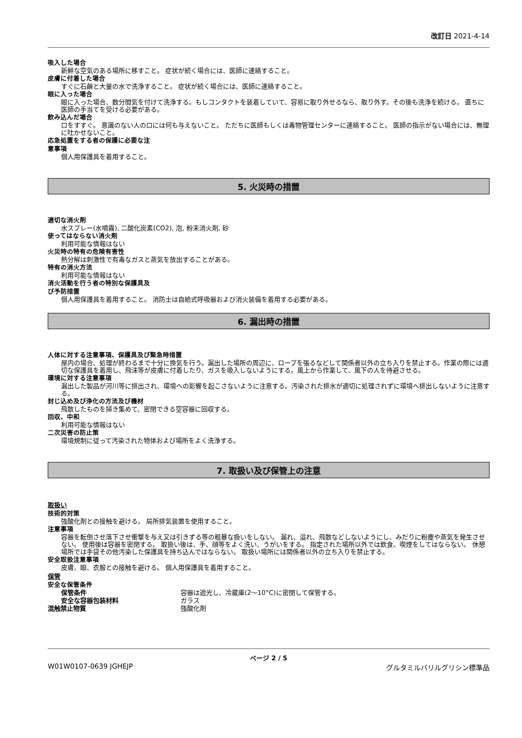改訂日 2021-4-14
吸入した場合
新鮮な空気のある場所に移すこと。 症状が続く場合には、医師に連絡すること。
皮膚に付着した場合
すぐに石鹸と大量の水で洗浄すること。 症状が続く場合には、医師に連絡すること。
眼に入った場合
眼に入った場合、数分間気を付けて洗浄する。もしコンタクトを装着していて、容易に取り外せるなら、取り外す。その後も洗浄を続ける。 直ちに医師の手当てを受ける必要がある。
飲み込んだ場合
口をすすぐ。 意識のない人の口には何も与えないこと。 ただちに医師もしくは毒物管理センターに連絡すること。 医師の指示がない場合には、無理に吐かせないこと。
応急処置をする者の保護に必要な注
意事項
個人用保護具を着用すること。
5. 火災時の措置
適切な消火剤
水スプレー(水噴霧), 二酸化炭素(CO2), 泡, 粉末消火剤, 砂
使ってはならない消火剤
利用可能な情報はない
火災時の特有の危険有害性
熱分解は刺激性で有毒なガスと蒸気を放出することがある。
特有の消火方法
利用可能な情報はない
消火活動を行う者の特別な保護具及
び予防措置
個人用保護具を着用すること。 消防士は自給式呼吸器および消火装備を着用する必要がある。
6. 漏出時の措置
人体に対する注意事項、保護具及び緊急時措置
屋内の場合、処理が終わるまで十分に換気を行う。漏出した場所の周辺に、ロープを張るなどして関係者以外の立ち入りを禁止する。作業の際には適切な保護具を着用し、飛沫等が皮膚に付着したり、ガスを吸入しないようにする。風上から作業して、風下の人を待避させる。
環境に対する注意事項
漏出した製品が河川等に排出され、環境への影響を起こさないように注意する。汚染された排水が適切に処理されずに環境へ排出しないように注意する。
封じ込め及び浄化の方法及び機材
飛散したものを掃き集めて、密閉できる空容器に回収する。
回収、中和
利用可能な情報はない
二次災害の防止策
環境規制に従って汚染された物体および場所をよく洗浄する。
7. 取扱い及び保管上の注意
取扱い
技術的対策
強酸化剤との接触を避ける。 局所排気装置を使用すること。
注意事項
容器を転倒させ落下させ衝撃を与え又は引きずる等の粗暴な扱いをしない。 漏れ、溢れ、飛散などしないようにし、みだりに粉塵や蒸気を発生させない。 使用後は容器を密閉する。 取扱い後は、手、顔等をよく洗い、うがいをする。 指定された場所以外では飲食、喫煙をしてはならない。 休憩場所では手袋その他汚染した保護具を持ち込んではならない。 取扱い場所には関係者以外の立ち入りを禁止する。
安全取扱注意事項
皮膚、眼、衣服との接触を避ける。 個人用保護具を着用すること。
保管
安全な保管条件
保管条件 容器は遮光し、冷蔵庫(2～10°C)に密閉して保管する。
安全な容器包装材料 ガラス
混触禁止物質 強酸化剤
ページ 2 / 5
W01W0107-0639 JGHEJP グルタミルバリルグリシン標準品